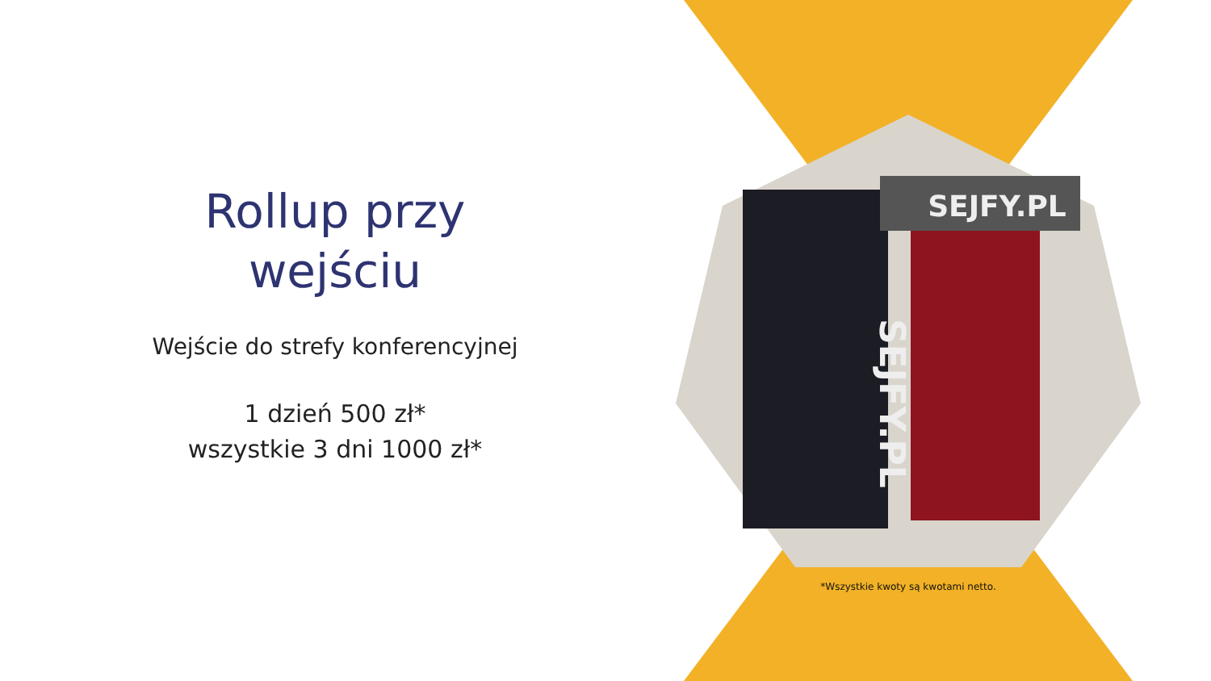SEJFY.PL
SEJFY.PL
Rollup przy
wejściu
Wejście do strefy konferencyjnej
1 dzień 500 zł*
wszystkie 3 dni 1000 zł*
*Wszystkie kwoty są kwotami netto.